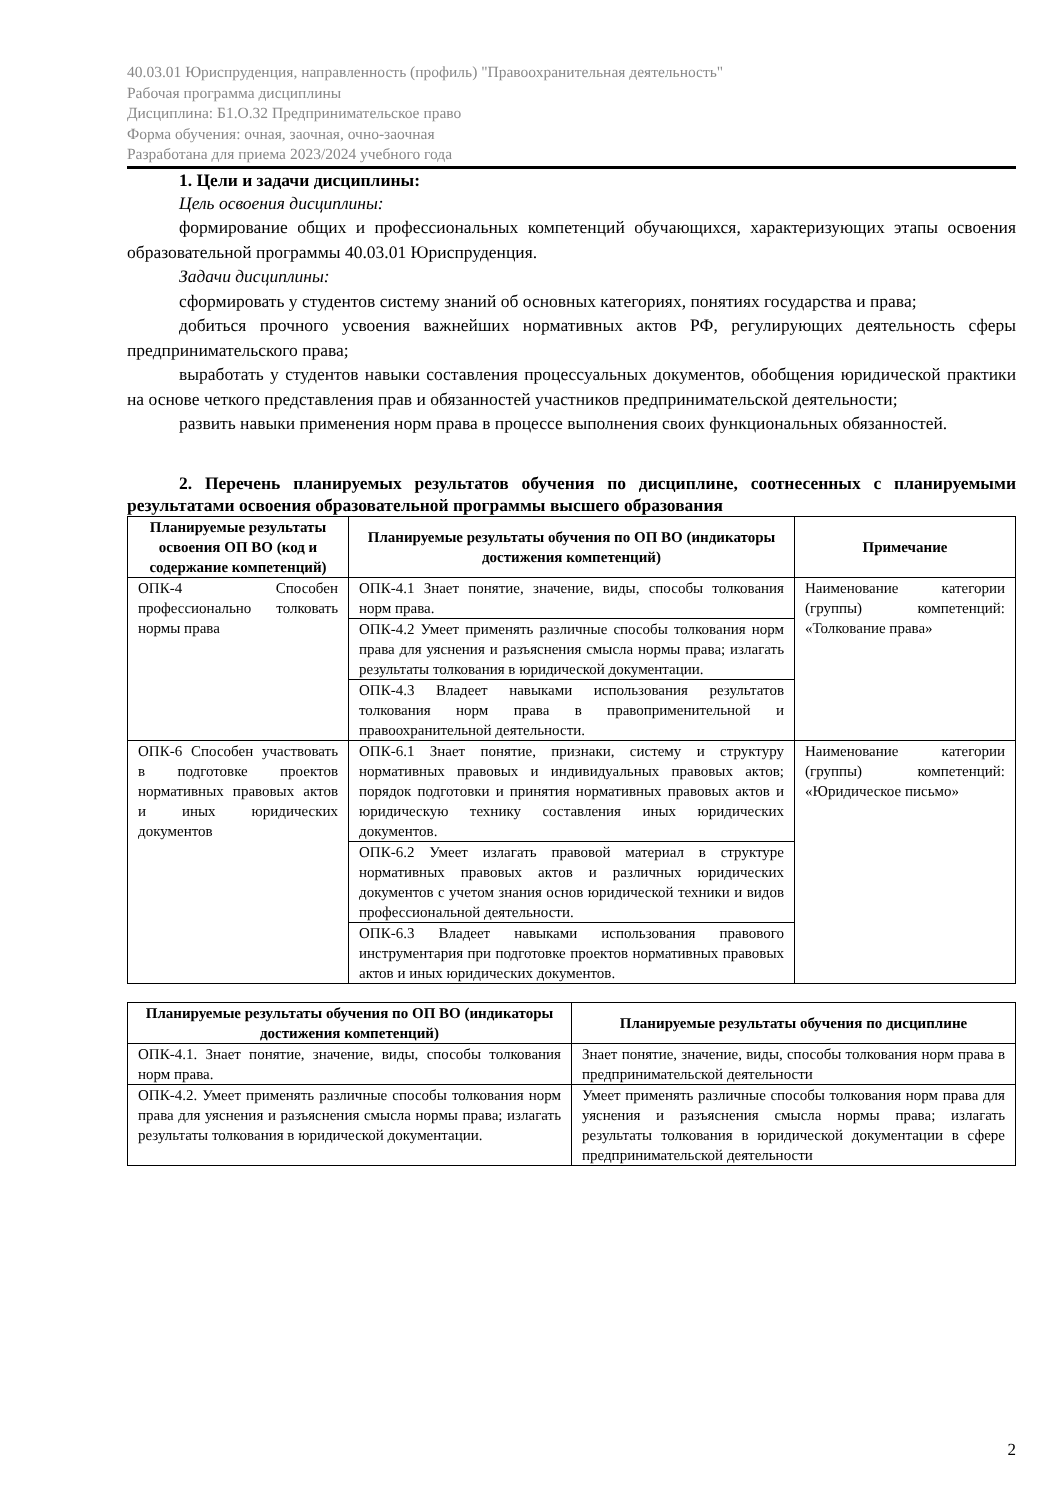40.03.01 Юриспруденция, направленность (профиль) "Правоохранительная деятельность"
Рабочая программа дисциплины
Дисциплина: Б1.О.32 Предпринимательское право
Форма обучения: очная, заочная, очно-заочная
Разработана для приема 2023/2024 учебного года
1. Цели и задачи дисциплины:
Цель освоения дисциплины:
формирование общих и профессиональных компетенций обучающихся, характеризующих этапы освоения образовательной программы 40.03.01 Юриспруденция.
Задачи дисциплины:
сформировать у студентов систему знаний об основных категориях, понятиях государства и права;
добиться прочного усвоения важнейших нормативных актов РФ, регулирующих деятельность сферы предпринимательского права;
выработать у студентов навыки составления процессуальных документов, обобщения юридической практики на основе четкого представления прав и обязанностей участников предпринимательской деятельности;
развить навыки применения норм права в процессе выполнения своих функциональных обязанностей.
2. Перечень планируемых результатов обучения по дисциплине, соотнесенных с планируемыми результатами освоения образовательной программы высшего образования
| Планируемые результаты освоения ОП ВО (код и содержание компетенций) | Планируемые результаты обучения по ОП ВО (индикаторы достижения компетенций) | Примечание |
| --- | --- | --- |
| ОПК-4 Способен профессионально толковать нормы права | ОПК-4.1 Знает понятие, значение, виды, способы толкования норм права. | Наименование категории (группы) компетенций: «Толкование права» |
| | ОПК-4.2 Умеет применять различные способы толкования норм права для уяснения и разъяснения смысла нормы права; излагать результаты толкования в юридической документации. | |
| | ОПК-4.3 Владеет навыками использования результатов толкования норм права в правоприменительной и правоохранительной деятельности. | |
| ОПК-6 Способен участвовать в подготовке проектов нормативных правовых актов и иных юридических документов | ОПК-6.1 Знает понятие, признаки, систему и структуру нормативных правовых и индивидуальных правовых актов; порядок подготовки и принятия нормативных правовых актов и юридическую технику составления иных юридических документов. | Наименование категории (группы) компетенций: «Юридическое письмо» |
| | ОПК-6.2 Умеет излагать правовой материал в структуре нормативных правовых актов и различных юридических документов с учетом знания основ юридической техники и видов профессиональной деятельности. | |
| | ОПК-6.3 Владеет навыками использования правового инструментария при подготовке проектов нормативных правовых актов и иных юридических документов. | |
| Планируемые результаты обучения по ОП ВО (индикаторы достижения компетенций) | Планируемые результаты обучения по дисциплине |
| --- | --- |
| ОПК-4.1. Знает понятие, значение, виды, способы толкования норм права. | Знает понятие, значение, виды, способы толкования норм права в предпринимательской деятельности |
| ОПК-4.2. Умеет применять различные способы толкования норм права для уяснения и разъяснения смысла нормы права; излагать результаты толкования в юридической документации. | Умеет применять различные способы толкования норм права для уяснения и разъяснения смысла нормы права; излагать результаты толкования в юридической документации в сфере предпринимательской деятельности |
2